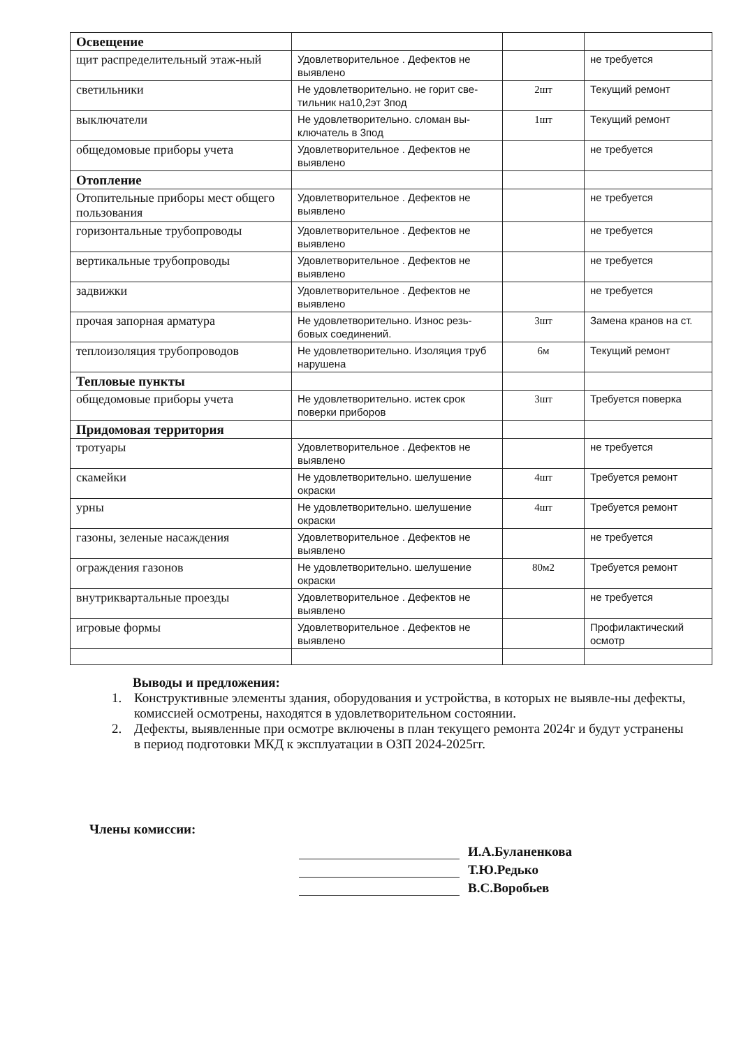| Освещение | | | |
| щит распределительный этаж-ный | Удовлетворительное . Дефектов не выявлено | | не требуется |
| светильники | Не удовлетворительно. не горит све-тильник на10,2эт 3под | 2шт | Текущий ремонт |
| выключатели | Не удовлетворительно. сломан вы-ключатель в 3под | 1шт | Текущий ремонт |
| общедомовые приборы учета | Удовлетворительное . Дефектов не выявлено | | не требуется |
| Отопление | | | |
| Отопительные приборы мест общего пользования | Удовлетворительное . Дефектов не выявлено | | не требуется |
| горизонтальные трубопроводы | Удовлетворительное . Дефектов не выявлено | | не требуется |
| вертикальные трубопроводы | Удовлетворительное . Дефектов не выявлено | | не требуется |
| задвижки | Удовлетворительное . Дефектов не выявлено | | не требуется |
| прочая запорная арматура | Не удовлетворительно. Износ резь-бовых соединений. | 3шт | Замена кранов на ст. |
| теплоизоляция трубопроводов | Не удовлетворительно. Изоляция труб нарушена | 6м | Текущий ремонт |
| Тепловые пункты | | | |
| общедомовые приборы учета | Не удовлетворительно. истек срок поверки приборов | 3шт | Требуется поверка |
| Придомовая территория | | | |
| тротуары | Удовлетворительное . Дефектов не выявлено | | не требуется |
| скамейки | Не удовлетворительно. шелушение окраски | 4шт | Требуется ремонт |
| урны | Не удовлетворительно. шелушение окраски | 4шт | Требуется ремонт |
| газоны, зеленые насаждения | Удовлетворительное . Дефектов не выявлено | | не требуется |
| ограждения газонов | Не удовлетворительно. шелушение окраски | 80м2 | Требуется ремонт |
| внутриквартальные проезды | Удовлетворительное . Дефектов не выявлено | | не требуется |
| игровые формы | Удовлетворительное . Дефектов не выявлено | | Профилактический осмотр |
Выводы и предложения:
1. Конструктивные элементы здания, оборудования и устройства, в которых не выявле-ны дефекты, комиссией осмотрены, находятся в удовлетворительном состоянии.
2. Дефекты, выявленные при осмотре включены в план текущего ремонта 2024г и будут устранены в период подготовки МКД к эксплуатации в ОЗП 2024-2025гг.
Члены комиссии:
И.А.Буланенкова
Т.Ю.Редько
В.С.Воробьев